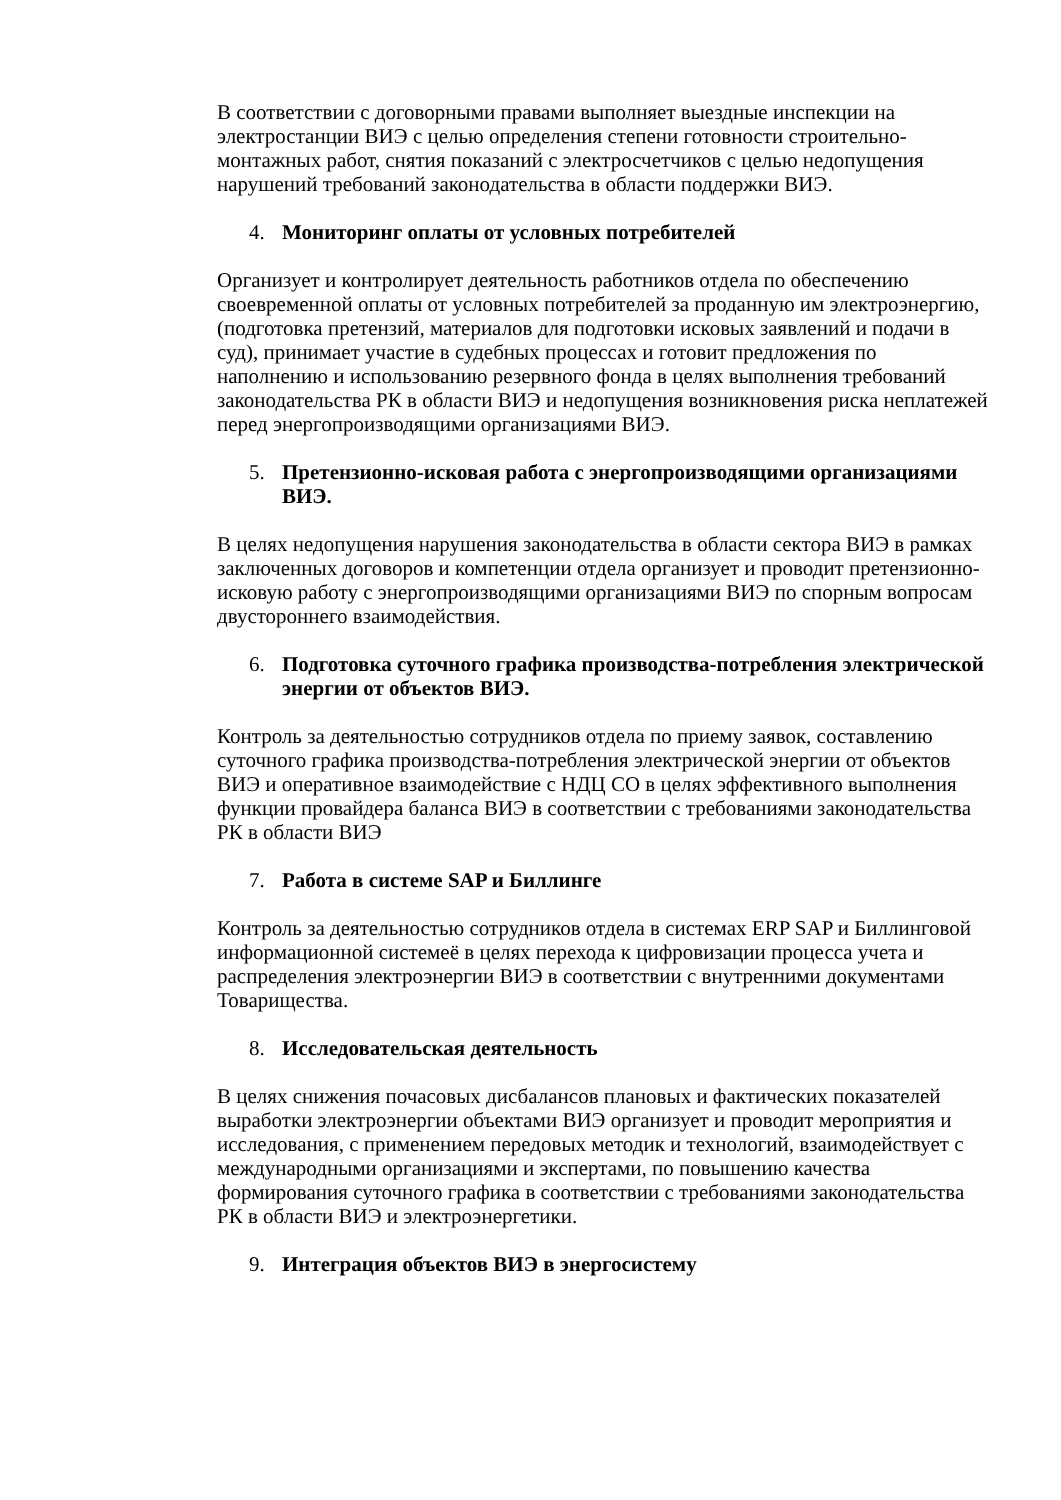В соответствии с договорными правами выполняет выездные инспекции на электростанции ВИЭ с целью определения степени готовности строительно-монтажных работ, снятия показаний с электросчетчиков с целью недопущения нарушений требований законодательства в области поддержки ВИЭ.
4. Мониторинг оплаты от условных потребителей
Организует и контролирует деятельность работников отдела по обеспечению своевременной оплаты от условных потребителей за проданную им электроэнергию, (подготовка претензий, материалов для подготовки исковых заявлений и подачи в суд), принимает участие в судебных процессах и готовит предложения по наполнению и использованию резервного фонда в целях выполнения требований законодательства РК в области ВИЭ и недопущения возникновения риска неплатежей перед энергопроизводящими организациями ВИЭ.
5. Претензионно-исковая работа с энергопроизводящими организациями ВИЭ.
В целях недопущения нарушения законодательства в области сектора ВИЭ в рамках заключенных договоров и компетенции отдела организует и проводит претензионно-исковую работу с энергопроизводящими организациями ВИЭ по спорным вопросам двустороннего взаимодействия.
6. Подготовка суточного графика производства-потребления электрической энергии от объектов ВИЭ.
Контроль за деятельностью сотрудников отдела по приему заявок, составлению суточного графика производства-потребления электрической энергии от объектов ВИЭ и оперативное взаимодействие с НДЦ СО в целях эффективного выполнения функции провайдера баланса ВИЭ в соответствии с требованиями законодательства РК в области ВИЭ
7. Работа в системе SAP и Биллинге
Контроль за деятельностью сотрудников отдела в системах ERP SAP и Биллинговой информационной системеё в целях перехода к цифровизации процесса учета и распределения электроэнергии ВИЭ в соответствии с внутренними документами Товарищества.
8. Исследовательская деятельность
В целях снижения почасовых дисбалансов плановых и фактических показателей выработки электроэнергии объектами ВИЭ организует и проводит мероприятия и исследования, с применением передовых методик и технологий, взаимодействует с международными организациями и экспертами, по повышению качества формирования суточного графика в соответствии с требованиями законодательства РК в области ВИЭ и электроэнергетики.
9. Интеграция объектов ВИЭ в энергосистему